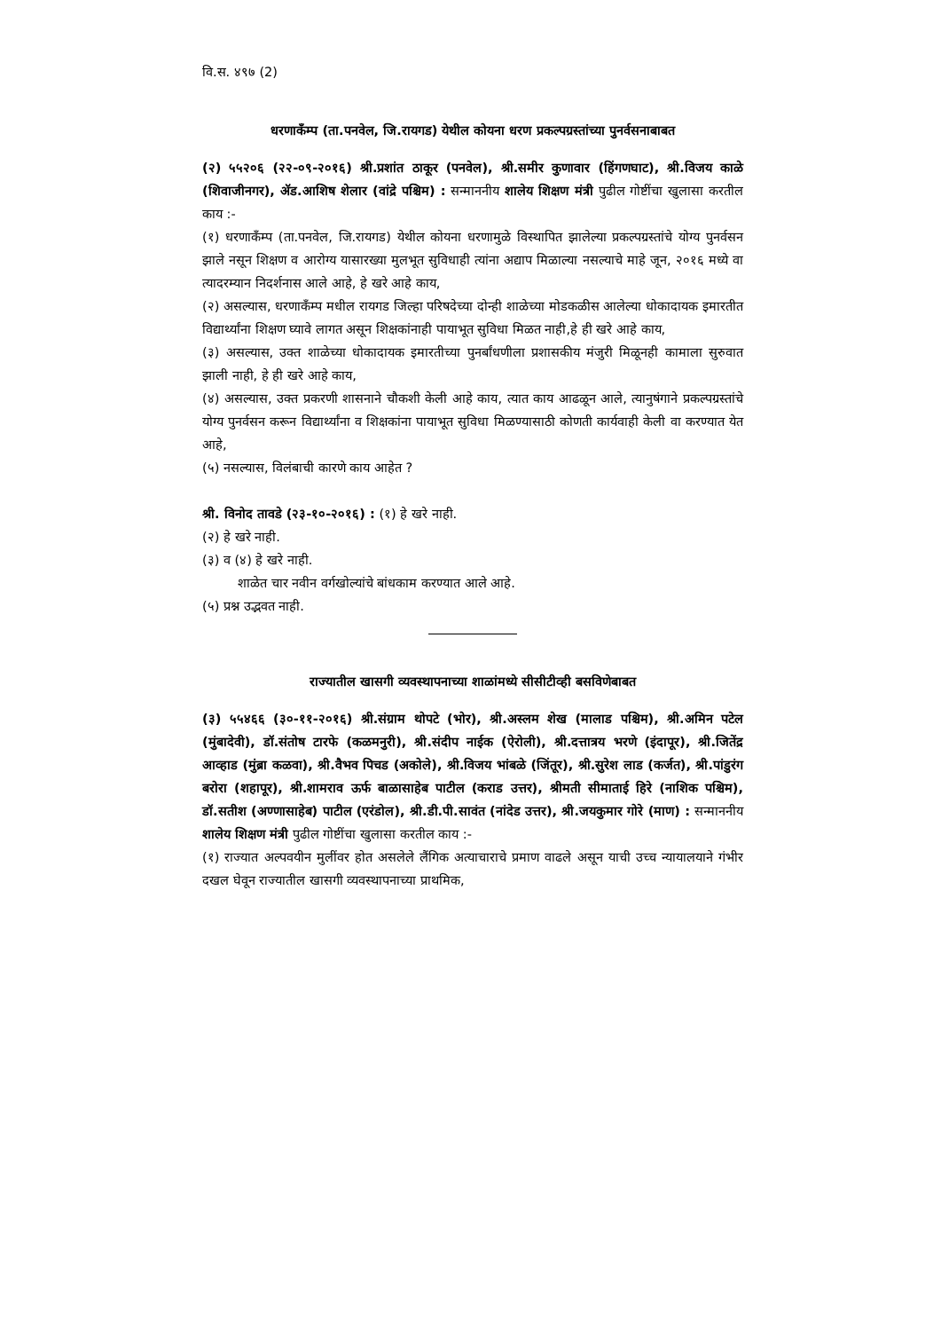वि.स. ४९७ (2)
धरणाकँम्प (ता.पनवेल, जि.रायगड) येथील कोयना धरण प्रकल्पग्रस्तांच्या पुनर्वसनाबाबत
(२) ५५२०६ (२२-०९-२०१६) श्री.प्रशांत ठाकूर (पनवेल), श्री.समीर कुणावार (हिंगणघाट), श्री.विजय काळे (शिवाजीनगर), ॲड.आशिष शेलार (वांद्रे पश्चिम) : सन्माननीय शालेय शिक्षण मंत्री पुढील गोष्टींचा खुलासा करतील काय :-
(१) धरणाकँम्प (ता.पनवेल, जि.रायगड) येथील कोयना धरणामुळे विस्थापित झालेल्या प्रकल्पग्रस्तांचे योग्य पुनर्वसन झाले नसून शिक्षण व आरोग्य यासारख्या मुलभूत सुविधाही त्यांना अद्याप मिळाल्या नसल्याचे माहे जून, २०१६ मध्ये वा त्यादरम्यान निदर्शनास आले आहे, हे खरे आहे काय,
(२) असल्यास, धरणाकँम्प मधील रायगड जिल्हा परिषदेच्या दोन्ही शाळेच्या मोडकळीस आलेल्या धोकादायक इमारतीत विद्यार्थ्यांना शिक्षण घ्यावे लागत असून शिक्षकांनाही पायाभूत सुविधा मिळत नाही,हे ही खरे आहे काय,
(३) असल्यास, उक्त शाळेच्या धोकादायक इमारतीच्या पुनर्बांधणीला प्रशासकीय मंजुरी मिळूनही कामाला सुरुवात झाली नाही, हे ही खरे आहे काय,
(४) असल्यास, उक्त प्रकरणी शासनाने चौकशी केली आहे काय, त्यात काय आढळून आले, त्यानुषंगाने प्रकल्पग्रस्तांचे योग्य पुनर्वसन करून विद्यार्थ्यांना व शिक्षकांना पायाभूत सुविधा मिळण्यासाठी कोणती कार्यवाही केली वा करण्यात येत आहे,
(५) नसल्यास, विलंबाची कारणे काय आहेत ?
श्री. विनोद तावडे (२३-१०-२०१६) : (१) हे खरे नाही.
(२) हे खरे नाही.
(३) व (४) हे खरे नाही.
शाळेत चार नवीन वर्गखोल्यांचे बांधकाम करण्यात आले आहे.
(५) प्रश्न उद्भवत नाही.
राज्यातील खासगी व्यवस्थापनाच्या शाळांमध्ये सीसीटीव्ही बसविणेबाबत
(३) ५५४६६ (३०-११-२०१६) श्री.संग्राम थोपटे (भोर), श्री.अस्लम शेख (मालाड पश्चिम), श्री.अमिन पटेल (मुंबादेवी), डॉ.संतोष टारफे (कळमनुरी), श्री.संदीप नाईक (ऐरोली), श्री.दत्तात्रय भरणे (इंदापूर), श्री.जितेंद्र आव्हाड (मुंब्रा कळवा), श्री.वैभव पिचड (अकोले), श्री.विजय भांबळे (जिंतूर), श्री.सुरेश लाड (कर्जत), श्री.पांडुरंग बरोरा (शहापूर), श्री.शामराव ऊर्फ बाळासाहेब पाटील (कराड उत्तर), श्रीमती सीमाताई हिरे (नाशिक पश्चिम), डॉ.सतीश (अण्णासाहेब) पाटील (एरंडोल), श्री.डी.पी.सावंत (नांदेड उत्तर), श्री.जयकुमार गोरे (माण) : सन्माननीय शालेय शिक्षण मंत्री पुढील गोष्टींचा खुलासा करतील काय :-
(१) राज्यात अल्पवयीन मुलींवर होत असलेले लैंगिक अत्याचाराचे प्रमाण वाढले असून याची उच्च न्यायालयाने गंभीर दखल घेवून राज्यातील खासगी व्यवस्थापनाच्या प्राथमिक,